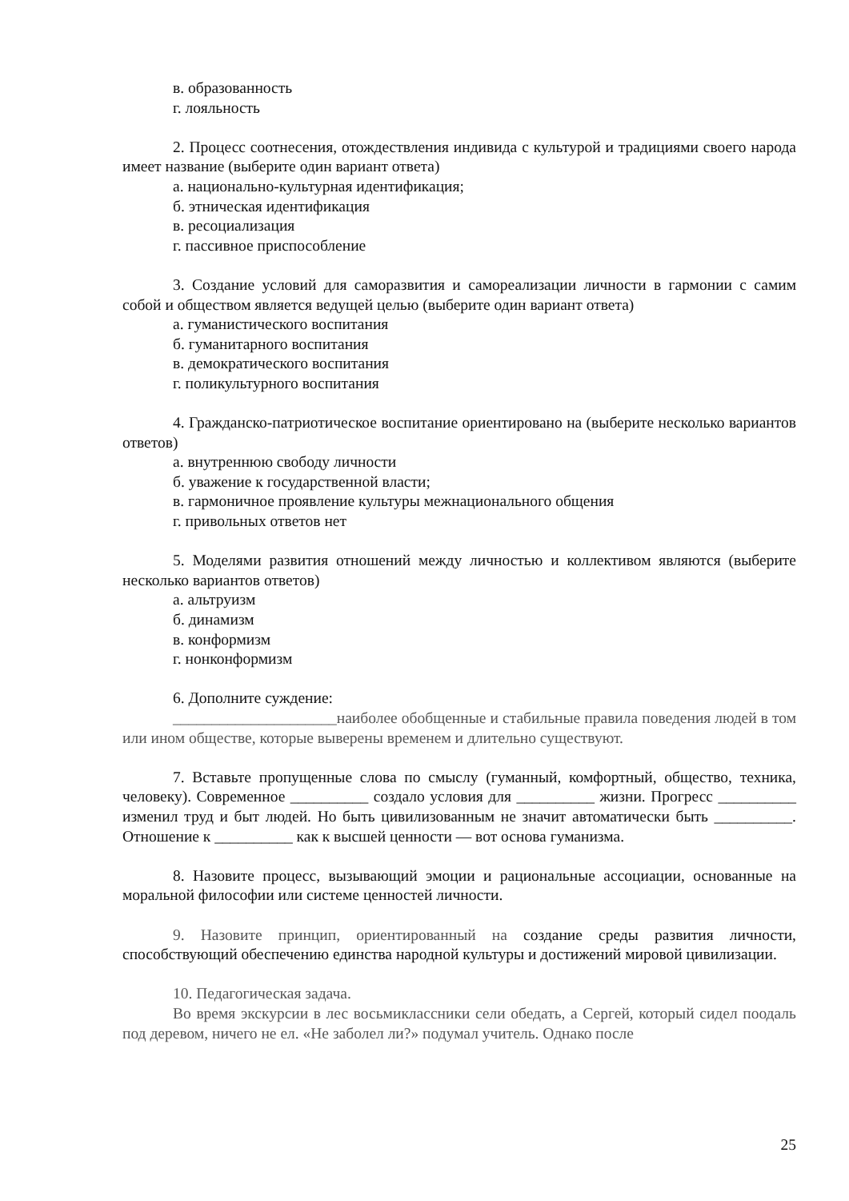в. образованность
г. лояльность
2. Процесс соотнесения, отождествления индивида с культурой и традициями своего народа имеет название (выберите один вариант ответа)
а. национально-культурная идентификация;
б. этническая идентификация
в. ресоциализация
г. пассивное приспособление
3. Создание условий для саморазвития и самореализации личности в гармонии с самим собой и обществом является ведущей целью (выберите один вариант ответа)
а. гуманистического воспитания
б. гуманитарного воспитания
в. демократического воспитания
г. поликультурного воспитания
4. Гражданско-патриотическое воспитание ориентировано на (выберите несколько вариантов ответов)
а. внутреннюю свободу личности
б. уважение к государственной власти;
в. гармоничное проявление культуры межнационального общения
г. привольных ответов нет
5. Моделями развития отношений между личностью и коллективом являются (выберите несколько вариантов ответов)
а. альтруизм
б. динамизм
в. конформизм
г. нонконформизм
6. Дополните суждение:
_____________________наиболее обобщенные и стабильные правила поведения людей в том или ином обществе, которые выверены временем и длительно существуют.
7. Вставьте пропущенные слова по смыслу (гуманный, комфортный, общество, техника, человеку). Современное __________ создало условия для __________ жизни. Прогресс __________ изменил труд и быт людей. Но быть цивилизованным не значит автоматически быть __________. Отношение к __________ как к высшей ценности — вот основа гуманизма.
8. Назовите процесс, вызывающий эмоции и рациональные ассоциации, основанные на моральной философии или системе ценностей личности.
9. Назовите принцип, ориентированный на создание среды развития личности, способствующий обеспечению единства народной культуры и достижений мировой цивилизации.
10. Педагогическая задача.
Во время экскурсии в лес восьмиклассники сели обедать, а Сергей, который сидел поодаль под деревом, ничего не ел. «Не заболел ли?» подумал учитель. Однако после
25